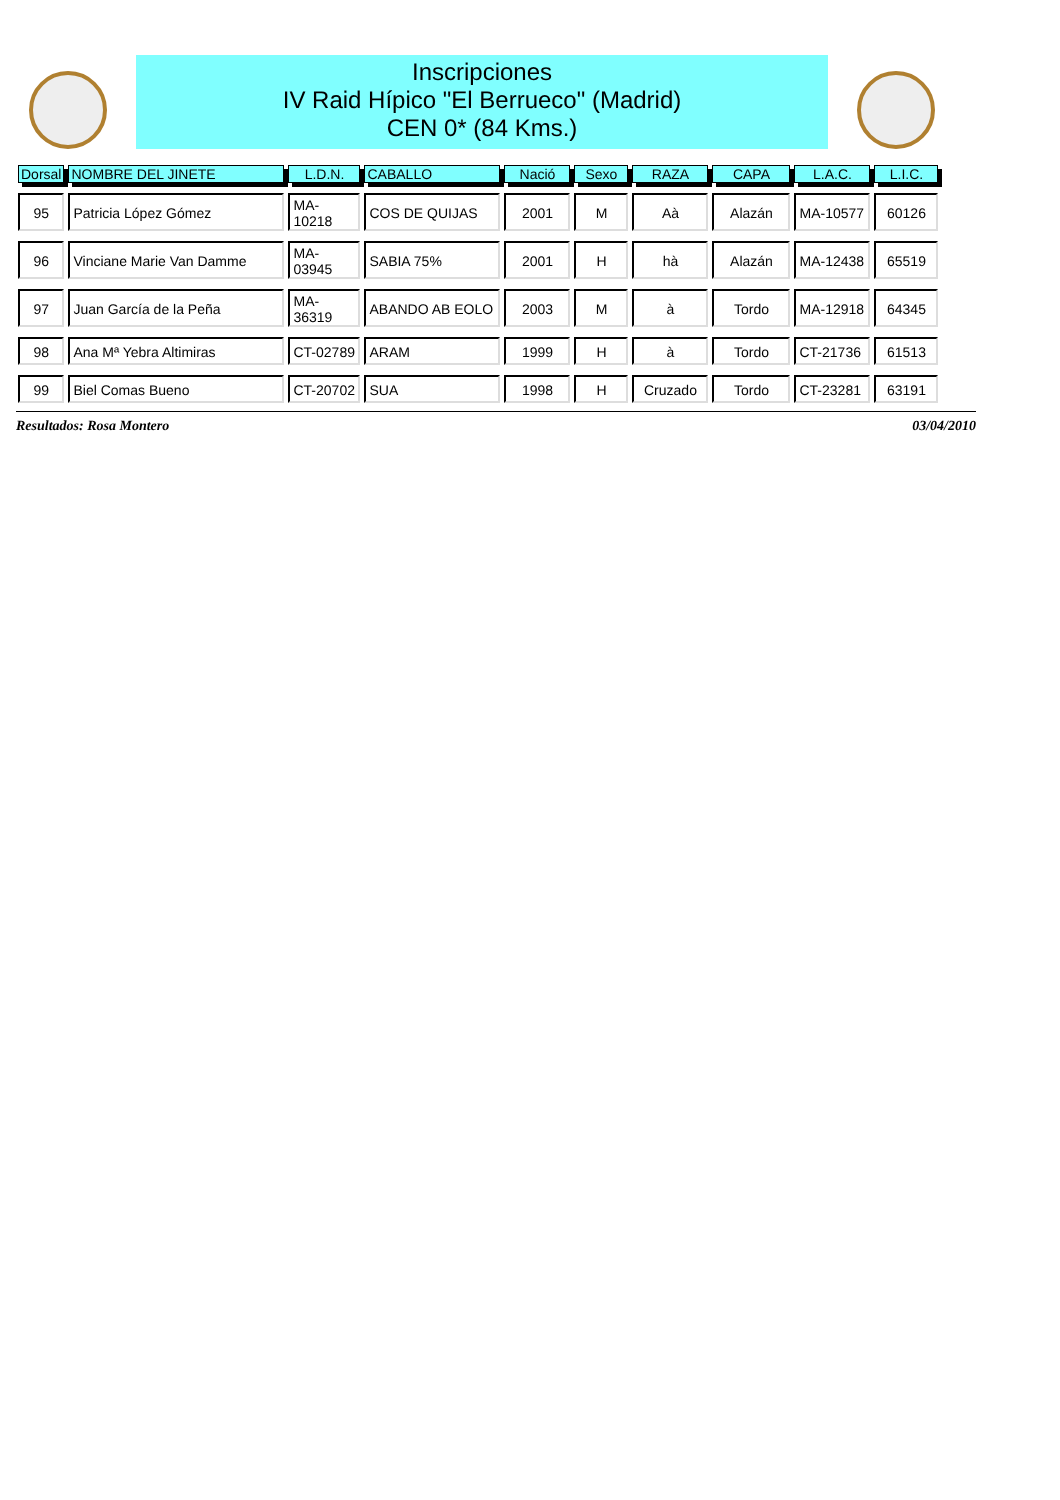Inscripciones
IV Raid Hípico "El Berrueco" (Madrid)
CEN 0* (84 Kms.)
| Dorsal | NOMBRE DEL JINETE | L.D.N. | CABALLO | Nació | Sexo | RAZA | CAPA | L.A.C. | L.I.C. |
| --- | --- | --- | --- | --- | --- | --- | --- | --- | --- |
| 95 | Patricia López Gómez | MA-10218 | COS DE QUIJAS | 2001 | M | Aà | Alazán | MA-10577 | 60126 |
| 96 | Vinciane Marie Van Damme | MA-03945 | SABIA 75% | 2001 | H | hà | Alazán | MA-12438 | 65519 |
| 97 | Juan García de la Peña | MA-36319 | ABANDO AB EOLO | 2003 | M | à | Tordo | MA-12918 | 64345 |
| 98 | Ana Mª Yebra Altimiras | CT-02789 | ARAM | 1999 | H | à | Tordo | CT-21736 | 61513 |
| 99 | Biel Comas Bueno | CT-20702 | SUA | 1998 | H | Cruzado | Tordo | CT-23281 | 63191 |
Resultados: Rosa Montero 03/04/2010